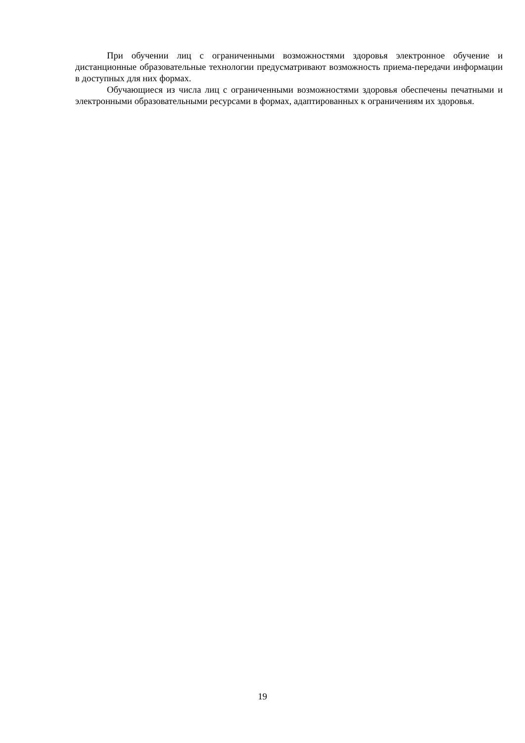При обучении лиц с ограниченными возможностями здоровья электронное обучение и дистанционные образовательные технологии предусматривают возможность приема-передачи информации в доступных для них формах.
Обучающиеся из числа лиц с ограниченными возможностями здоровья обеспечены печатными и электронными образовательными ресурсами в формах, адаптированных к ограничениям их здоровья.
19